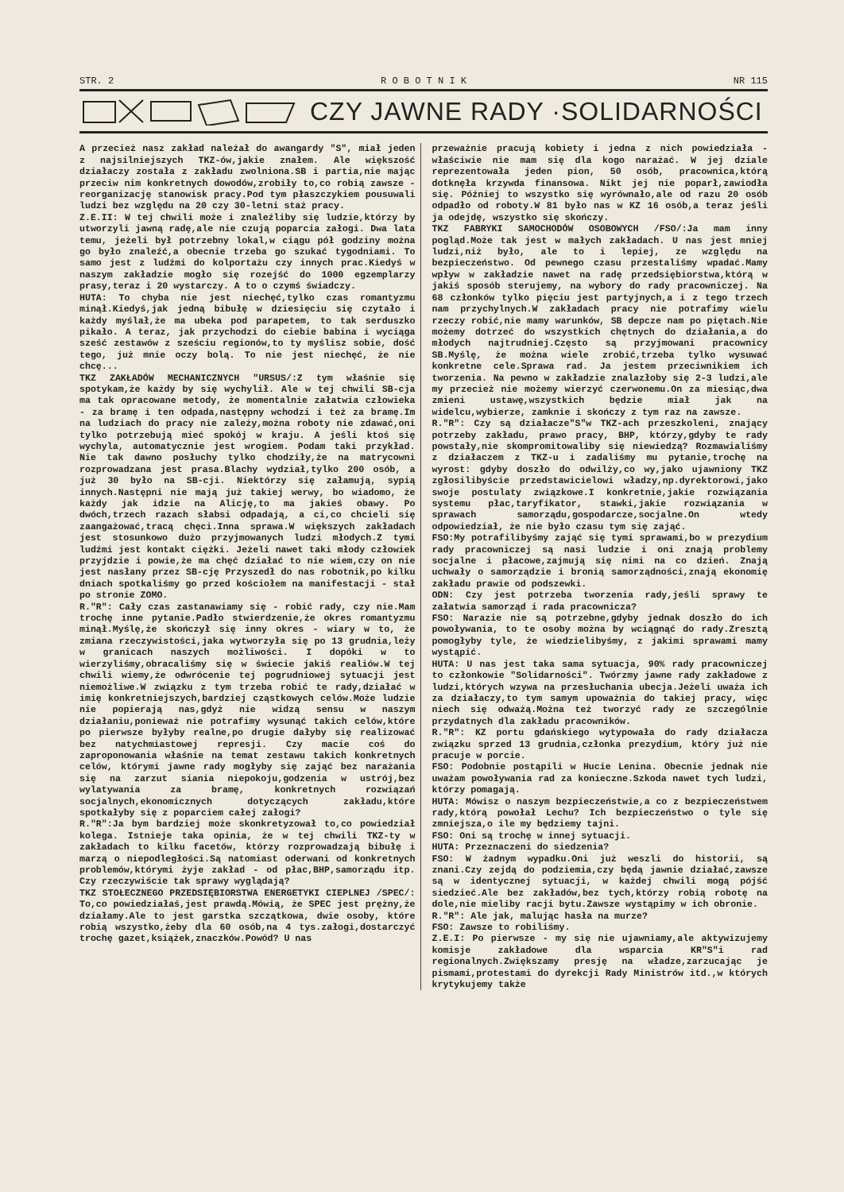STR. 2 R O B O T N I K NR 115
CZY JAWNE RADY ·SOLIDARNOŚCI
A przecież nasz zakład należał do awangardy "S", miał jeden z najsilniejszych TKZ-ów,jakie znałem. Ale większość działaczy została z zakładu zwolniona.SB i partia,nie mając przeciw nim konkretnych dowodów,zrobiły to,co robią zawsze -reorganizację stanowisk pracy.Pod tym płaszczykiem pousuwali ludzi bez względu na 20 czy 30-letni staż pracy.
Z.E.II: W tej chwili może i znaleźliby się ludzie,którzy by utworzyli jawną radę,ale nie czują poparcia załogi. Dwa lata temu, jeżeli był potrzebny lokal,w ciągu pół godziny można go było znaleźć,a obecnie trzeba go szukać tygodniami. To samo jest z ludźmi do kolportażu czy innych prac.Kiedyś w naszym zakładzie mogło się rozejść do 1000 egzemplarzy prasy,teraz i 20 wystarczy. A to o czymś świadczy.
HUTA: To chyba nie jest niechęć,tylko czas romantyzmu minął.Kiedyś,jak jedną bibułę w dziesięciu się czytało i każdy myślał,że ma ubeka pod parapetem, to tak serduszko pikało. A teraz, jak przychodzi do ciebie babina i wyciąga sześć zestawów z sześciu regionów,to ty myślisz sobie, dość tego, już mnie oczy bolą. To nie jest niechęć, że nie chcę...
TKZ ZAKŁADÓW MECHANICZNYCH "URSUS/:Z tym właśnie się spotykam,że każdy by się wychylił. Ale w tej chwili SB-cja ma tak opracowane metody, że momentalnie załatwia człowieka - za bramę i ten odpada,następny wchodzi i też za bramę.Im na ludziach do pracy nie zależy,można roboty nie zdawać,oni tylko potrzebują mieć spokój w kraju. A jeśli ktoś się wychyla, automatycznie jest wrogiem. Podam taki przykład. Nie tak dawno posłuchy tylko chodziły,że na matrycowni rozprowadzana jest prasa.Blachy wydział,tylko 200 osób, a już 30 było na SB-cji. Niektórzy się załamują, sypią innych.Następni nie mają już takiej werwy, bo wiadomo, że każdy jak idzie na Alicję,to ma jakieś obawy. Po dwóch,trzech razach słabsi odpadają, a ci,co chcieli się zaangażować,tracą chęci.Inna sprawa.W większych zakładach jest stosunkowo dużo przyjmowanych ludzi młodych.Z tymi ludźmi jest kontakt ciężki. Jeżeli nawet taki młody człowiek przyjdzie i powie,że ma chęć działać to nie wiem,czy on nie jest nasłany przez SB-cję Przyszedł do nas robotnik,po kilku dniach spotkaliśmy go przed kościołem na manifestacji - stał po stronie ZOMO.
R."R": Cały czas zastanawiamy się - robić rady, czy nie.Mam trochę inne pytanie.Padło stwierdzenie,że okres romantyzmu minął.Myślę,że skończył się inny okres - wiary w to, że zmiana rzeczywistości,jaka wytworzyła się po 13 grudnia,leży w granicach naszych możliwości. I dopóki w to wierzyliśmy,obracaliśmy się w świecie jakiś realiów.W tej chwili wiemy,że odwrócenie tej pogrudniowej sytuacji jest niemożliwe.W związku z tym trzeba robić te rady,działać w imię konkretniejszych,bardziej cząstkowych celów.Może ludzie nie popierają nas,gdyż nie widzą sensu w naszym działaniu,ponieważ nie potrafimy wysunąć takich celów,które po pierwsze byłyby realne,po drugie dałyby się realizować bez natychmiastowej represji. Czy macie coś do zaproponowania właśnie na temat zestawu takich konkretnych celów, którymi jawne rady mogłyby się zająć bez narażania się na zarzut siania niepokoju,godzenia w ustrój,bez wylatywania za bramę, konkretnych rozwiązań socjalnych,ekonomicznych dotyczących zakładu,które spotkałyby się z poparciem całej załogi?
R."R":Ja bym bardziej może skonkretyzował to,co powiedział kolega. Istnieje taka opinia, że w tej chwili TKZ-ty w zakładach to kilku facetów, którzy rozprowadzają bibułę i marzą o niepodległości.Są natomiast oderwani od konkretnych problemów,którymi żyje zakład - od płac,BHP,samorządu itp. Czy rzeczywiście tak sprawy wyglądają?
TKZ STOŁECZNEGO PRZEDSIĘBIORSTWA ENERGETYKI CIEPLNEJ /SPEC/: To,co powiedziałaś,jest prawdą.Mówią, że SPEC jest prężny,że działamy.Ale to jest garstka szczątkowa, dwie osoby, które robią wszystko,żeby dla 60 osób,na 4 tys.załogi,dostarczyć trochę gazet,książek,znaczków.Powód? U nas
przeważnie pracują kobiety i jedna z nich powiedziała - właściwie nie mam się dla kogo narażać. W jej dziale reprezentowała jeden pion, 50 osób, pracownica,którą dotknęła krzywda finansowa. Nikt jej nie poparł,zawiodła się. Później to wszystko się wyrównało,ale od razu 20 osób odpadło od roboty.W 81 było nas w KZ 16 osób,a teraz jeśli ja odejdę, wszystko się skończy.
TKZ FABRYKI SAMOCHODÓW OSOBOWYCH /FSO/:Ja mam inny pogląd.Może tak jest w małych zakładach. U nas jest mniej ludzi,niż było, ale to i lepiej, ze względu na bezpieczeństwo. Od pewnego czasu przestaliśmy wpadać.Mamy wpływ w zakładzie nawet na radę przedsiębiorstwa,którą w jakiś sposób sterujemy, na wybory do rady pracowniczej. Na 68 członków tylko pięciu jest partyjnych,a i z tego trzech nam przychylnych.W zakładach pracy nie potrafimy wielu rzeczy robić,nie mamy warunków, SB depcze nam po piętach.Nie możemy dotrzeć do wszystkich chętnych do działania,a do młodych najtrudniej.Często są przyjmowani pracownicy SB.Myślę, że można wiele zrobić,trzeba tylko wysuwać konkretne cele.Sprawa rad. Ja jestem przeciwnikiem ich tworzenia. Na pewno w zakładzie znalazłoby się 2-3 ludzi,ale my przecież nie możemy wierzyć czerwonemu.On za miesiąc,dwa zmieni ustawę,wszystkich będzie miał jak na widelcu,wybierze, zamknie i skończy z tym raz na zawsze.
R."R": Czy są działacze"S"w TKZ-ach przeszkoleni, znający potrzeby zakładu, prawo pracy, BHP, którzy,gdyby te rady powstały,nie skompromitowaliby się niewiedzą? Rozmawialiśmy z działaczem z TKZ-u i zadaliśmy mu pytanie,trochę na wyrost: gdyby doszło do odwilży,co wy,jako ujawniony TKZ zgłosilibyście przedstawicielowi władzy,np.dyrektorowi,jako swoje postulaty związkowe.I konkretnie,jakie rozwiązania systemu płac,taryfikator, stawki,jakie rozwiązania w sprawach samorządu,gospodarcze,socjalne.On wtedy odpowiedział, że nie było czasu tym się zająć.
FSO:My potrafilibyśmy zająć się tymi sprawami,bo w prezydium rady pracowniczej są nasi ludzie i oni znają problemy socjalne i płacowe,zajmują się nimi na co dzień. Znają uchwały o samorządzie i bronią samorządności,znają ekonomię zakładu prawie od podszewki.
ODN: Czy jest potrzeba tworzenia rady,jeśli sprawy te załatwia samorząd i rada pracownicza?
FSO: Narazie nie są potrzebne,gdyby jednak doszło do ich powoływania, to te osoby można by wciągnąć do rady.Zresztą pomogłyby tyle, że wiedzielibyśmy, z jakimi sprawami mamy wystąpić.
HUTA: U nas jest taka sama sytuacja, 90% rady pracowniczej to członkowie "Solidarności". Twórzmy jawne rady zakładowe z ludzi,których wzywa na przesłuchania ubecja.Jeżeli uważa ich za działaczy,to tym samym upoważnia do takiej pracy, więc niech się odważą.Można też tworzyć rady ze szczególnie przydatnych dla zakładu pracowników.
R."R": KZ portu gdańskiego wytypowała do rady działacza związku sprzed 13 grudnia,członka prezydium, który już nie pracuje w porcie.
FSO: Podobnie postąpili w Hucie Lenina. Obecnie jednak nie uważam powoływania rad za konieczne.Szkoda nawet tych ludzi, którzy pomagają.
HUTA: Mówisz o naszym bezpieczeństwie,a co z bezpieczeństwem rady,którą powołał Lechu? Ich bezpieczeństwo o tyle się zmniejsza,o ile my będziemy tajni.
FSO: Oni są trochę w innej sytuacji.
HUTA: Przeznaczeni do siedzenia?
FSO: W żadnym wypadku.Oni już weszli do historii, są znani.Czy zejdą do podziemia,czy będą jawnie działać,zawsze są w identycznej sytuacji, w każdej chwili mogą pójść siedzieć.Ale bez zakładów,bez tych,którzy robią robotę na dole,nie mieliby racji bytu.Zawsze wystąpimy w ich obronie.
R."R": Ale jak, malując hasła na murze?
FSO: Zawsze to robiliśmy.
Z.E.I: Po pierwsze - my się nie ujawniamy,ale aktywizujemy komisje zakładowe dla wsparcia KR"S"i rad regionalnych.Zwiększamy presję na władze,zarzucając je pismami,protestami do dyrekcji Rady Ministrów itd.,w których krytykujemy także